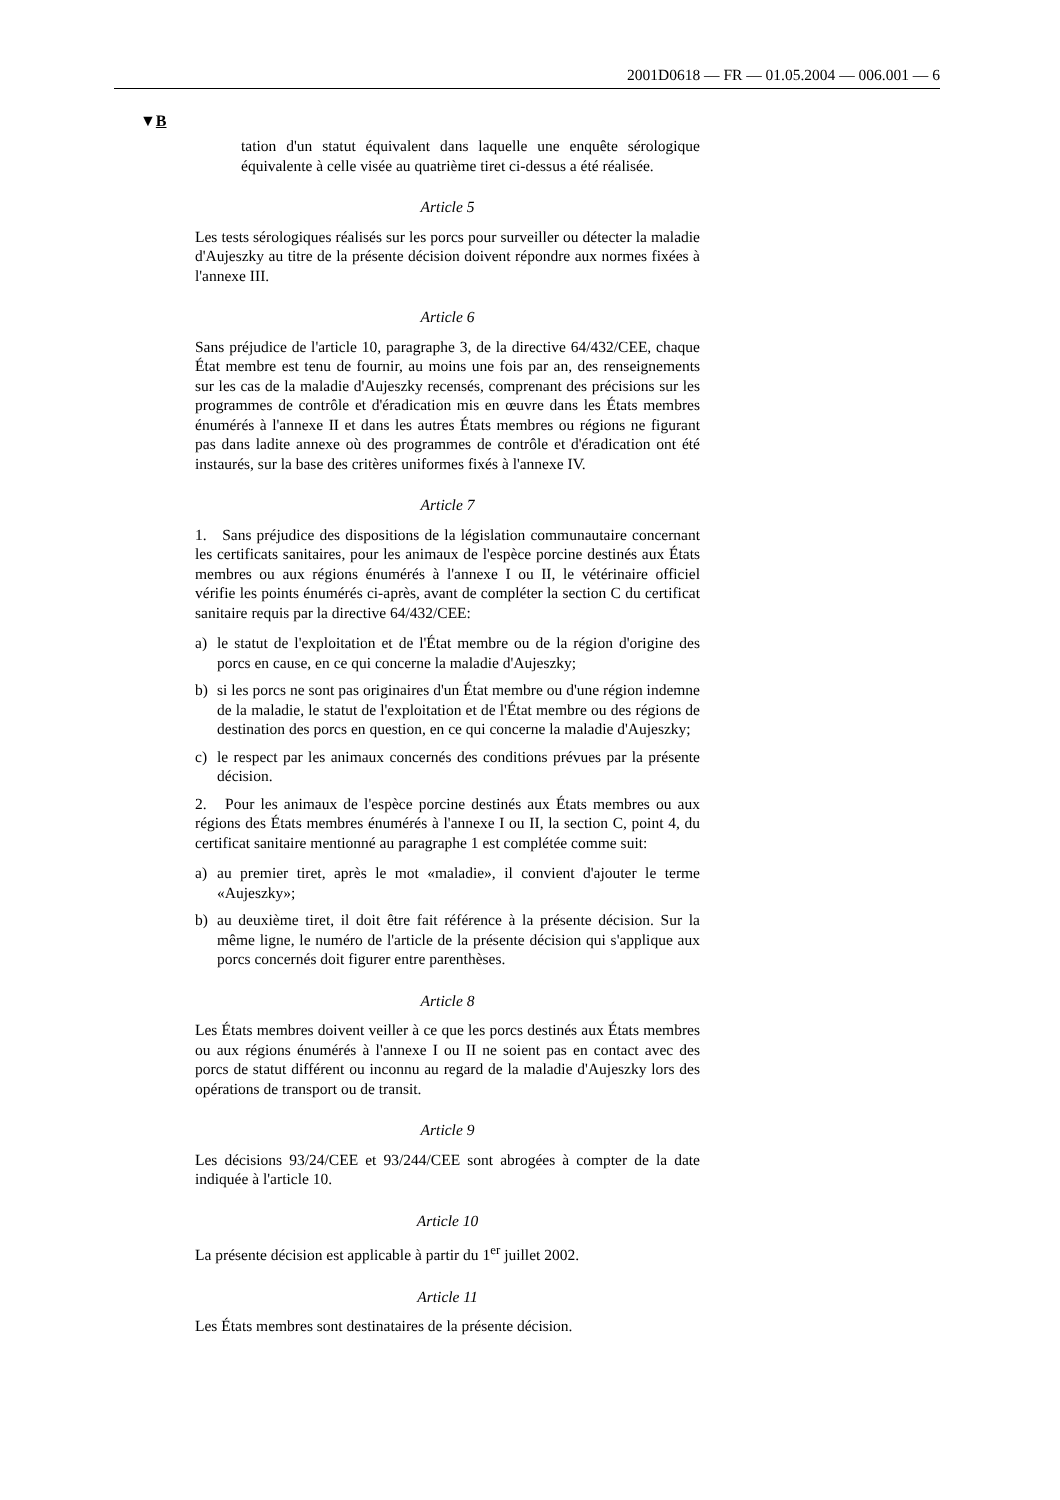2001D0618 — FR — 01.05.2004 — 006.001 — 6
▼B
tation d'un statut équivalent dans laquelle une enquête sérologique équivalente à celle visée au quatrième tiret ci-dessus a été réalisée.
Article 5
Les tests sérologiques réalisés sur les porcs pour surveiller ou détecter la maladie d'Aujeszky au titre de la présente décision doivent répondre aux normes fixées à l'annexe III.
Article 6
Sans préjudice de l'article 10, paragraphe 3, de la directive 64/432/CEE, chaque État membre est tenu de fournir, au moins une fois par an, des renseignements sur les cas de la maladie d'Aujeszky recensés, comprenant des précisions sur les programmes de contrôle et d'éradication mis en œuvre dans les États membres énumérés à l'annexe II et dans les autres États membres ou régions ne figurant pas dans ladite annexe où des programmes de contrôle et d'éradication ont été instaurés, sur la base des critères uniformes fixés à l'annexe IV.
Article 7
1. Sans préjudice des dispositions de la législation communautaire concernant les certificats sanitaires, pour les animaux de l'espèce porcine destinés aux États membres ou aux régions énumérés à l'annexe I ou II, le vétérinaire officiel vérifie les points énumérés ci-après, avant de compléter la section C du certificat sanitaire requis par la directive 64/432/CEE:
a) le statut de l'exploitation et de l'État membre ou de la région d'origine des porcs en cause, en ce qui concerne la maladie d'Aujeszky;
b) si les porcs ne sont pas originaires d'un État membre ou d'une région indemne de la maladie, le statut de l'exploitation et de l'État membre ou des régions de destination des porcs en question, en ce qui concerne la maladie d'Aujeszky;
c) le respect par les animaux concernés des conditions prévues par la présente décision.
2. Pour les animaux de l'espèce porcine destinés aux États membres ou aux régions des États membres énumérés à l'annexe I ou II, la section C, point 4, du certificat sanitaire mentionné au paragraphe 1 est complétée comme suit:
a) au premier tiret, après le mot «maladie», il convient d'ajouter le terme «Aujeszky»;
b) au deuxième tiret, il doit être fait référence à la présente décision. Sur la même ligne, le numéro de l'article de la présente décision qui s'applique aux porcs concernés doit figurer entre parenthèses.
Article 8
Les États membres doivent veiller à ce que les porcs destinés aux États membres ou aux régions énumérés à l'annexe I ou II ne soient pas en contact avec des porcs de statut différent ou inconnu au regard de la maladie d'Aujeszky lors des opérations de transport ou de transit.
Article 9
Les décisions 93/24/CEE et 93/244/CEE sont abrogées à compter de la date indiquée à l'article 10.
Article 10
La présente décision est applicable à partir du 1<sup>er</sup> juillet 2002.
Article 11
Les États membres sont destinataires de la présente décision.